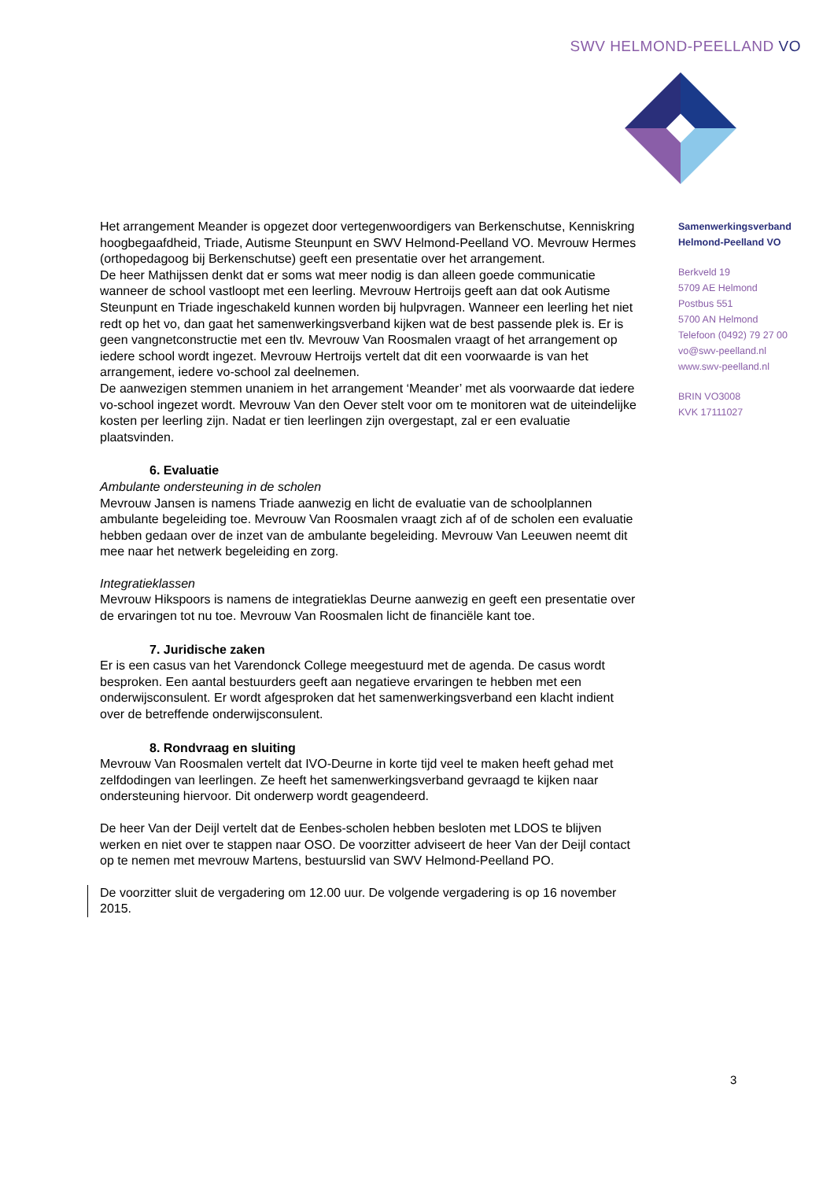SWV HELMOND-PEELLAND VO
Samenwerkingsverband
Helmond-Peelland VO
Berkveld 19
5709 AE Helmond
Postbus 551
5700 AN Helmond
Telefoon (0492) 79 27 00
vo@swv-peelland.nl
www.swv-peelland.nl
BRIN VO3008
KVK 17111027
Het arrangement Meander is opgezet door vertegenwoordigers van Berkenschutse, Kenniskring hoogbegaafdheid, Triade, Autisme Steunpunt en SWV Helmond-Peelland VO. Mevrouw Hermes (orthopedagoog bij Berkenschutse) geeft een presentatie over het arrangement.
De heer Mathijssen denkt dat er soms wat meer nodig is dan alleen goede communicatie wanneer de school vastloopt met een leerling. Mevrouw Hertroijs geeft aan dat ook Autisme Steunpunt en Triade ingeschakeld kunnen worden bij hulpvragen. Wanneer een leerling het niet redt op het vo, dan gaat het samenwerkingsverband kijken wat de best passende plek is. Er is geen vangnetconstructie met een tlv. Mevrouw Van Roosmalen vraagt of het arrangement op iedere school wordt ingezet. Mevrouw Hertroijs vertelt dat dit een voorwaarde is van het arrangement, iedere vo-school zal deelnemen.
De aanwezigen stemmen unaniem in het arrangement ‘Meander’ met als voorwaarde dat iedere vo-school ingezet wordt. Mevrouw Van den Oever stelt voor om te monitoren wat de uiteindelijke kosten per leerling zijn. Nadat er tien leerlingen zijn overgestapt, zal er een evaluatie plaatsvinden.
6. Evaluatie
Ambulante ondersteuning in de scholen
Mevrouw Jansen is namens Triade aanwezig en licht de evaluatie van de schoolplannen ambulante begeleiding toe. Mevrouw Van Roosmalen vraagt zich af of de scholen een evaluatie hebben gedaan over de inzet van de ambulante begeleiding. Mevrouw Van Leeuwen neemt dit mee naar het netwerk begeleiding en zorg.
Integratieklassen
Mevrouw Hikspoors is namens de integratieklas Deurne aanwezig en geeft een presentatie over de ervaringen tot nu toe. Mevrouw Van Roosmalen licht de financiële kant toe.
7. Juridische zaken
Er is een casus van het Varendonck College meegestuurd met de agenda. De casus wordt besproken. Een aantal bestuurders geeft aan negatieve ervaringen te hebben met een onderwijsconsulent. Er wordt afgesproken dat het samenwerkingsverband een klacht indient over de betreffende onderwijsconsulent.
8. Rondvraag en sluiting
Mevrouw Van Roosmalen vertelt dat IVO-Deurne in korte tijd veel te maken heeft gehad met zelfdodingen van leerlingen. Ze heeft het samenwerkingsverband gevraagd te kijken naar ondersteuning hiervoor. Dit onderwerp wordt geagendeerd.
De heer Van der Deijl vertelt dat de Eenbes-scholen hebben besloten met LDOS te blijven werken en niet over te stappen naar OSO. De voorzitter adviseert de heer Van der Deijl contact op te nemen met mevrouw Martens, bestuurslid van SWV Helmond-Peelland PO.
De voorzitter sluit de vergadering om 12.00 uur. De volgende vergadering is op 16 november 2015.
3